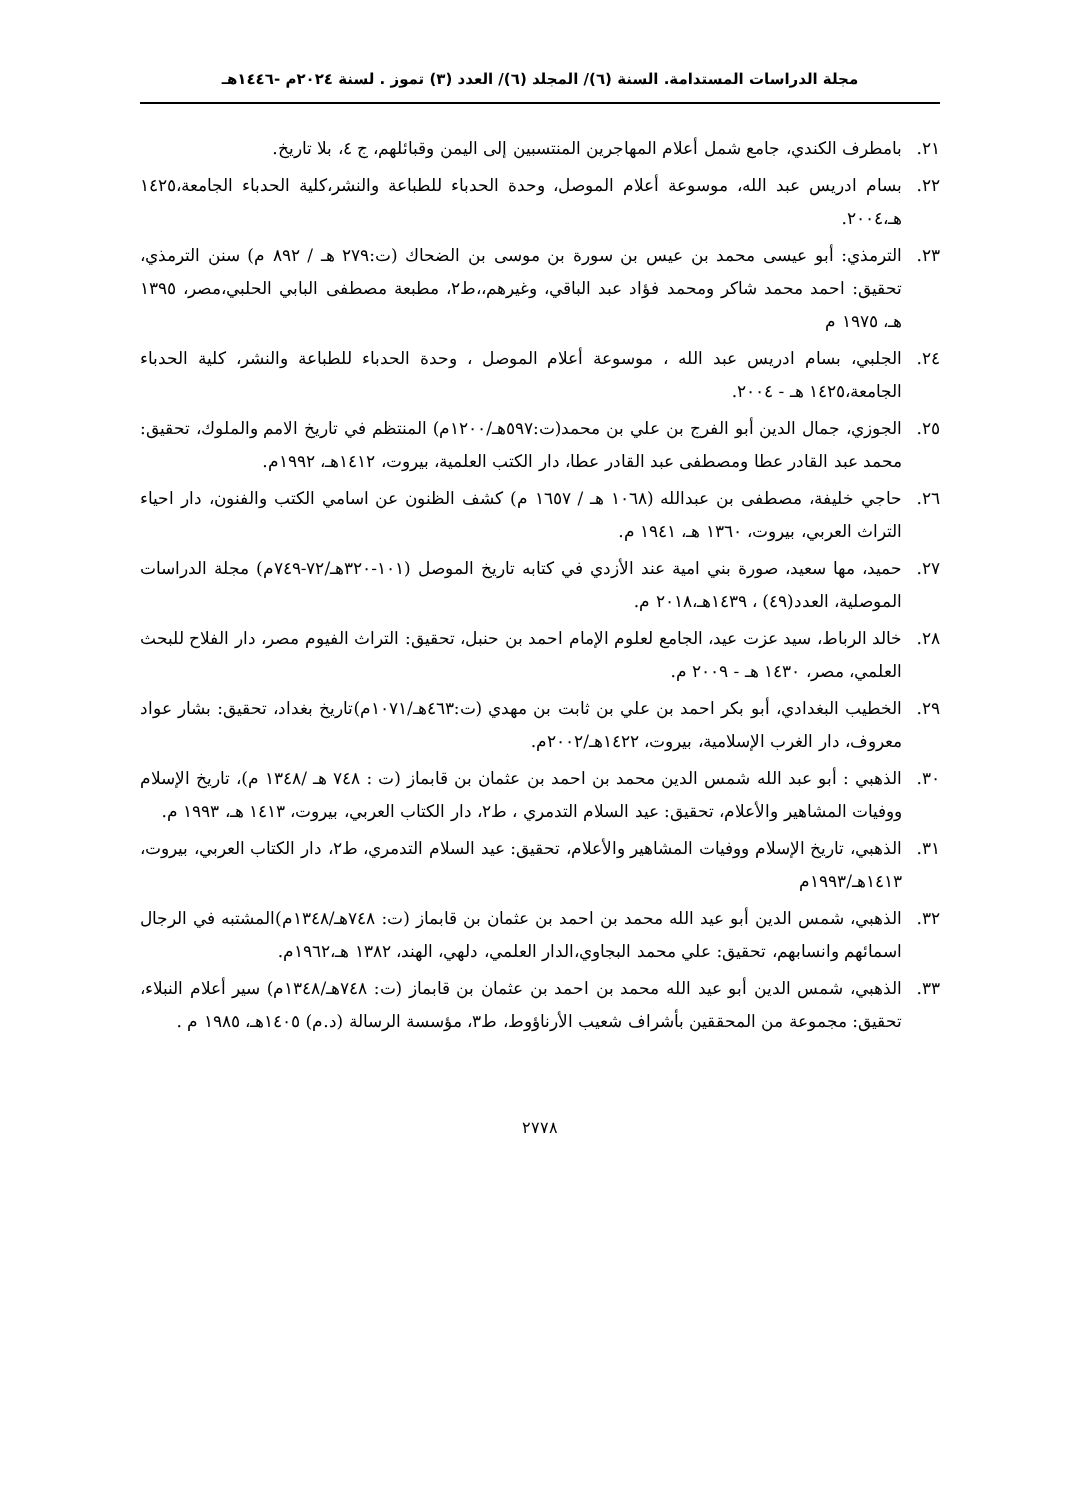مجلة الدراسات المستدامة. السنة (٦)/ المجلد (٦)/ العدد (٣) تموز . لسنة ٢٠٢٤م -١٤٤٦هـ
٢١. بامطرف الكندي، جامع شمل أعلام المهاجرين المنتسبين إلى اليمن وقبائلهم، ج ٤، بلا تاريخ.
٢٢. بسام ادريس عبد الله، موسوعة أعلام الموصل، وحدة الحدباء للطباعة والنشر،كلية الحدباء الجامعة،١٤٢٥ هـ،٢٠٠٤.
٢٣. الترمذي: أبو عيسى محمد بن عيس بن سورة بن موسى بن الضحاك (ت:٢٧٩ هـ / ٨٩٢ م) سنن الترمذي، تحقيق: احمد محمد شاكر ومحمد فؤاد عبد الباقي، وغيرهم،،ط٢، مطبعة مصطفى البابي الحلبي،مصر، ١٣٩٥ هـ، ١٩٧٥ م
٢٤. الجلبي، بسام ادريس عبد الله ، موسوعة أعلام الموصل ، وحدة الحدباء للطباعة والنشر، كلية الحدباء الجامعة،١٤٢٥ هـ - ٢٠٠٤.
٢٥. الجوزي، جمال الدين أبو الفرج بن علي بن محمد(ت:٥٩٧هـ/١٢٠٠م) المنتظم في تاريخ الامم والملوك، تحقيق: محمد عبد القادر عطا ومصطفى عبد القادر عطا، دار الكتب العلمية، بيروت، ١٤١٢هـ، ١٩٩٢م.
٢٦. حاجي خليفة، مصطفى بن عبدالله (١٠٦٨ هـ / ١٦٥٧ م) كشف الظنون عن اسامي الكتب والفنون، دار احياء التراث العربي، بيروت، ١٣٦٠ هـ، ١٩٤١ م.
٢٧. حميد، مها سعيد، صورة بني امية عند الأزدي في كتابه تاريخ الموصل (١٠١-٣٢٠هـ/٧٢-٧٤٩م) مجلة الدراسات الموصلية، العدد(٤٩) ، ١٤٣٩هـ،٢٠١٨ م.
٢٨. خالد الرباط، سيد عزت عيد، الجامع لعلوم الإمام احمد بن حنبل، تحقيق: التراث الفيوم مصر، دار الفلاح للبحث العلمي، مصر، ١٤٣٠ هـ - ٢٠٠٩ م.
٢٩. الخطيب البغدادي، أبو بكر احمد بن علي بن ثابت بن مهدي (ت:٤٦٣هـ/١٠٧١م)تاريخ بغداد، تحقيق: بشار عواد معروف، دار الغرب الإسلامية، بيروت، ١٤٢٢هـ/٢٠٠٢م.
٣٠. الذهبي : أبو عبد الله شمس الدين محمد بن احمد بن عثمان بن قابماز (ت : ٧٤٨ هـ /١٣٤٨ م)، تاريخ الإسلام ووفيات المشاهير والأعلام، تحقيق: عيد السلام التدمري ، ط٢، دار الكتاب العربي، بيروت، ١٤١٣ هـ، ١٩٩٣ م.
٣١. الذهبي، تاريخ الإسلام ووفيات المشاهير والأعلام، تحقيق: عيد السلام التدمري، ط٢، دار الكتاب العربي، بيروت، ١٤١٣هـ/١٩٩٣م
٣٢. الذهبي، شمس الدين أبو عيد الله محمد بن احمد بن عثمان بن قابماز (ت: ٧٤٨هـ/١٣٤٨م)المشتبه في الرجال اسمائهم وانسابهم، تحقيق: علي محمد البجاوي،الدار العلمي، دلهي، الهند، ١٣٨٢ هـ،١٩٦٢م.
٣٣. الذهبي، شمس الدين أبو عيد الله محمد بن احمد بن عثمان بن قابماز (ت: ٧٤٨هـ/١٣٤٨م) سير أعلام النبلاء، تحقيق: مجموعة من المحققين بأشراف شعيب الأرناؤوط، ط٣، مؤسسة الرسالة (د.م) ١٤٠٥هـ، ١٩٨٥ م .
٢٧٧٨